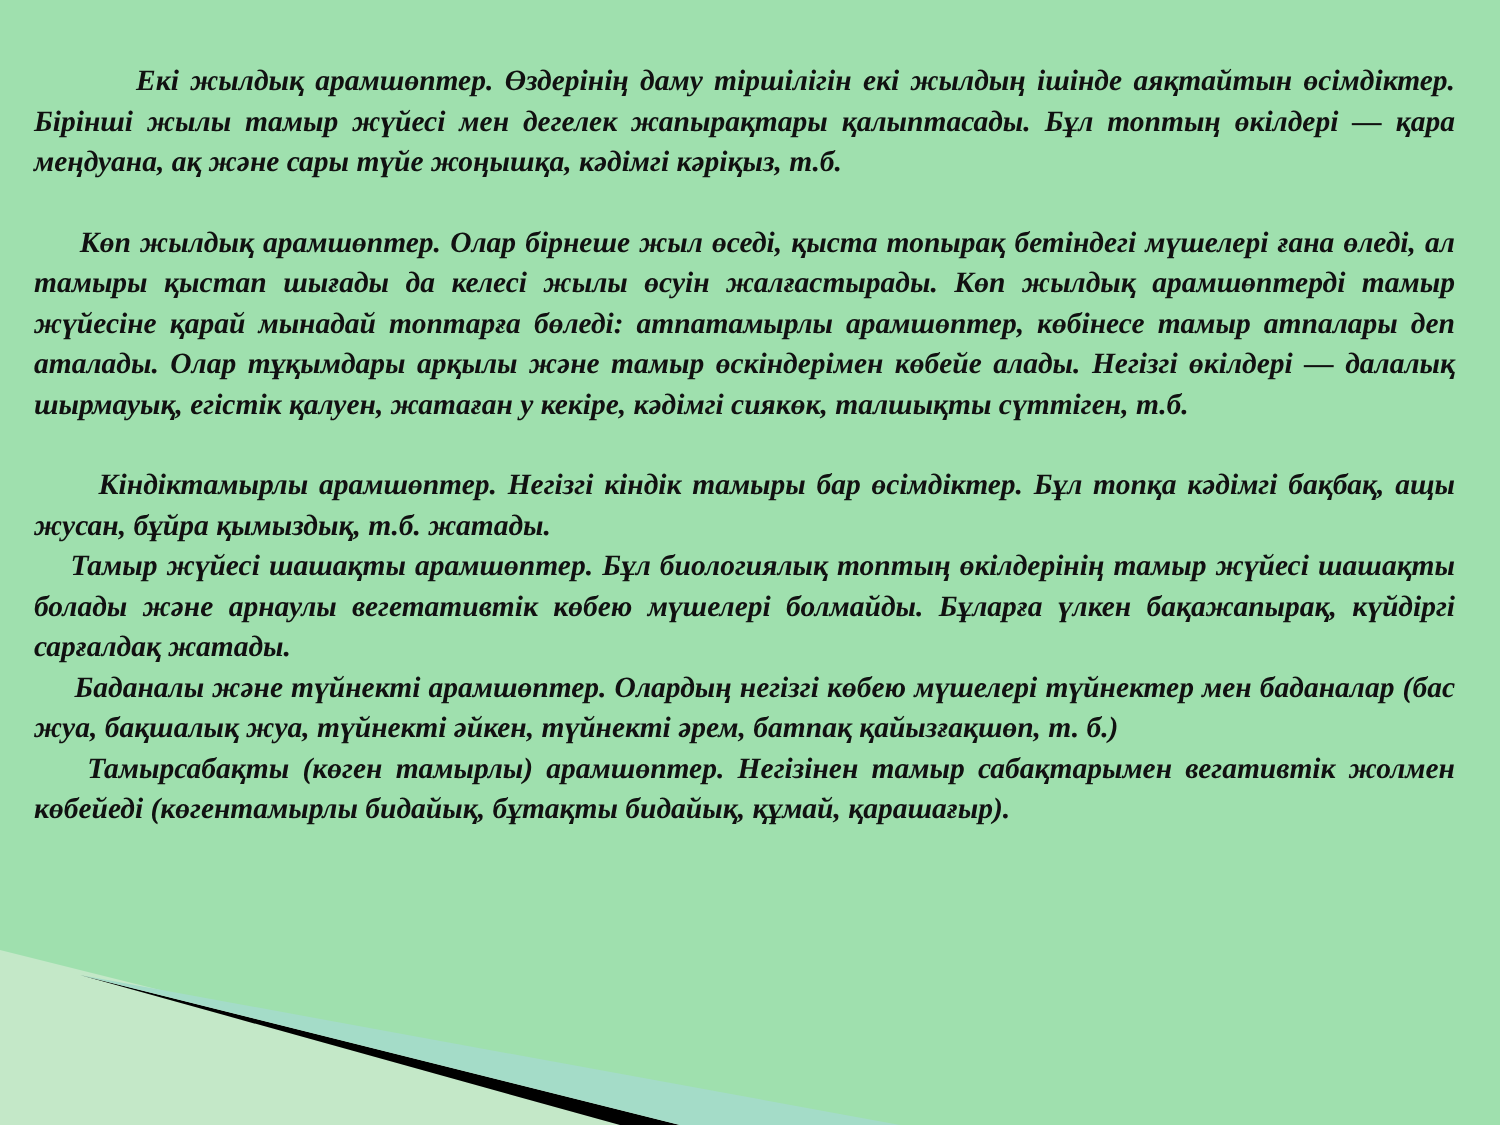Екі жылдық арамшөптер. Өздерінің даму тіршілігін екі жылдың ішінде аяқтайтын өсімдіктер. Бірінші жылы тамыр жүйесі мен дегелек жапырақтары қалыптасады. Бұл топтың өкілдері — қара меңдуана, ақ және сары түйе жоңышқа, кәдімгі кәріқыз, т.б.
Көп жылдық арамшөптер. Олар бірнеше жыл өседі, қыста топырақ бетіндегі мүшелері ғана өледі, ал тамыры қыстап шығады да келесі жылы өсуін жалғастырады. Көп жылдық арамшөптерді тамыр жүйесіне қарай мынадай топтарға бөледі: атпатамырлы арамшөптер, көбінесе тамыр атпалары деп аталады. Олар тұқымдары арқылы және тамыр өскіндерімен көбейе алады. Негізгі өкілдері — далалық шырмауық, егістік қалуен, жатаған у кекіре, кәдімгі сиякөк, талшықты сүттіген, т.б.
Кіндіктамырлы арамшөптер. Негізгі кіндік тамыры бар өсімдіктер. Бұл топқа кәдімгі бақбақ, ащы жусан, бұйра қымыздық, т.б. жатады.
Тамыр жүйесі шашақты арамшөптер. Бұл биологиялық топтың өкілдерінің тамыр жүйесі шашақты болады және арнаулы вегетативтік көбею мүшелері болмайды. Бұларға үлкен бақажапырақ, күйдіргі сарғалдақ жатады.
Баданалы және түйнекті арамшөптер. Олардың негізгі көбею мүшелері түйнектер мен баданалар (бас жуа, бақшалық жуа, түйнекті әйкен, түйнекті әрем, батпақ қайызғақшөп, т. б.)
Тамырсабақты (көген тамырлы) арамшөптер. Негізінен тамыр сабақтарымен вегативтік жолмен көбейеді (көгентамырлы бидайық, бұтақты бидайық, құмай, қарашағыр).